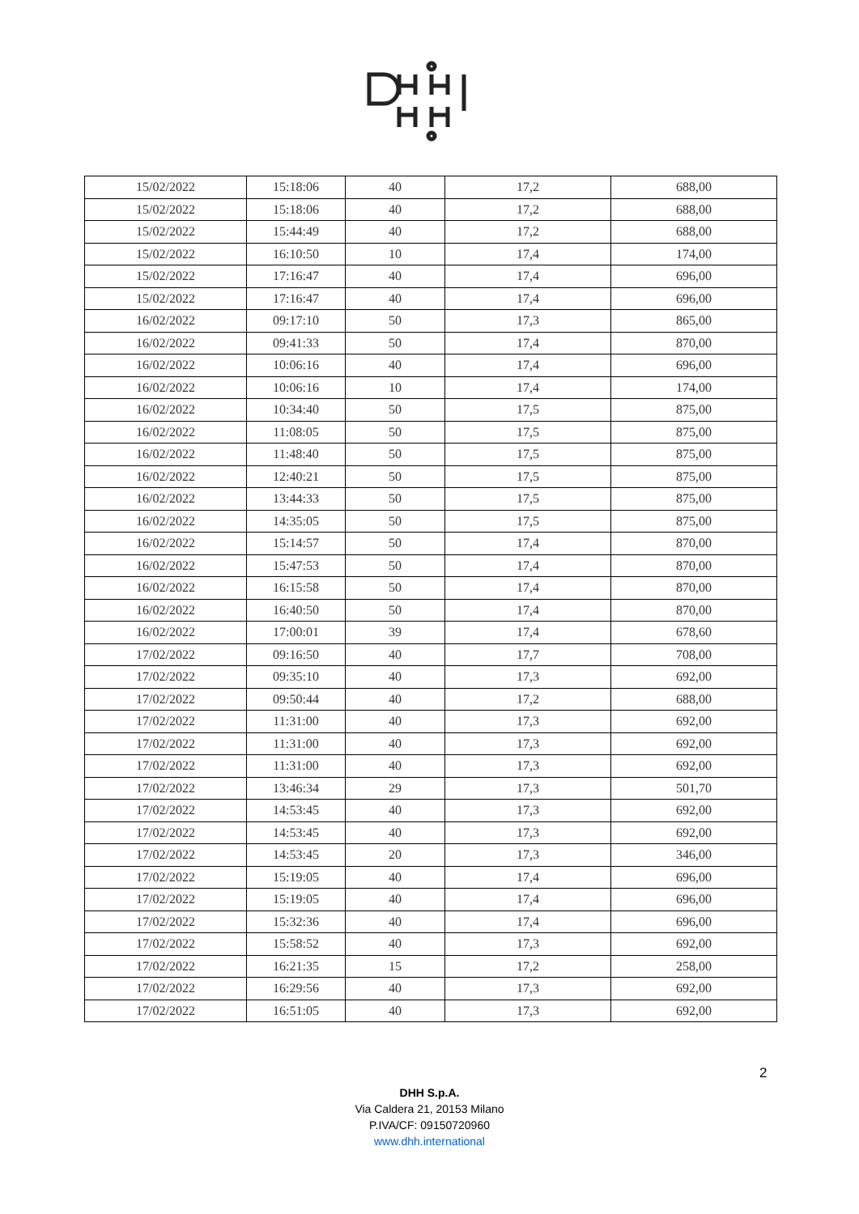| 15/02/2022 | 15:18:06 | 40 | 17,2 | 688,00 |
| 15/02/2022 | 15:18:06 | 40 | 17,2 | 688,00 |
| 15/02/2022 | 15:44:49 | 40 | 17,2 | 688,00 |
| 15/02/2022 | 16:10:50 | 10 | 17,4 | 174,00 |
| 15/02/2022 | 17:16:47 | 40 | 17,4 | 696,00 |
| 15/02/2022 | 17:16:47 | 40 | 17,4 | 696,00 |
| 16/02/2022 | 09:17:10 | 50 | 17,3 | 865,00 |
| 16/02/2022 | 09:41:33 | 50 | 17,4 | 870,00 |
| 16/02/2022 | 10:06:16 | 40 | 17,4 | 696,00 |
| 16/02/2022 | 10:06:16 | 10 | 17,4 | 174,00 |
| 16/02/2022 | 10:34:40 | 50 | 17,5 | 875,00 |
| 16/02/2022 | 11:08:05 | 50 | 17,5 | 875,00 |
| 16/02/2022 | 11:48:40 | 50 | 17,5 | 875,00 |
| 16/02/2022 | 12:40:21 | 50 | 17,5 | 875,00 |
| 16/02/2022 | 13:44:33 | 50 | 17,5 | 875,00 |
| 16/02/2022 | 14:35:05 | 50 | 17,5 | 875,00 |
| 16/02/2022 | 15:14:57 | 50 | 17,4 | 870,00 |
| 16/02/2022 | 15:47:53 | 50 | 17,4 | 870,00 |
| 16/02/2022 | 16:15:58 | 50 | 17,4 | 870,00 |
| 16/02/2022 | 16:40:50 | 50 | 17,4 | 870,00 |
| 16/02/2022 | 17:00:01 | 39 | 17,4 | 678,60 |
| 17/02/2022 | 09:16:50 | 40 | 17,7 | 708,00 |
| 17/02/2022 | 09:35:10 | 40 | 17,3 | 692,00 |
| 17/02/2022 | 09:50:44 | 40 | 17,2 | 688,00 |
| 17/02/2022 | 11:31:00 | 40 | 17,3 | 692,00 |
| 17/02/2022 | 11:31:00 | 40 | 17,3 | 692,00 |
| 17/02/2022 | 11:31:00 | 40 | 17,3 | 692,00 |
| 17/02/2022 | 13:46:34 | 29 | 17,3 | 501,70 |
| 17/02/2022 | 14:53:45 | 40 | 17,3 | 692,00 |
| 17/02/2022 | 14:53:45 | 40 | 17,3 | 692,00 |
| 17/02/2022 | 14:53:45 | 20 | 17,3 | 346,00 |
| 17/02/2022 | 15:19:05 | 40 | 17,4 | 696,00 |
| 17/02/2022 | 15:19:05 | 40 | 17,4 | 696,00 |
| 17/02/2022 | 15:32:36 | 40 | 17,4 | 696,00 |
| 17/02/2022 | 15:58:52 | 40 | 17,3 | 692,00 |
| 17/02/2022 | 16:21:35 | 15 | 17,2 | 258,00 |
| 17/02/2022 | 16:29:56 | 40 | 17,3 | 692,00 |
| 17/02/2022 | 16:51:05 | 40 | 17,3 | 692,00 |
2
DHH S.p.A.
Via Caldera 21, 20153 Milano
P.IVA/CF: 09150720960
www.dhh.international